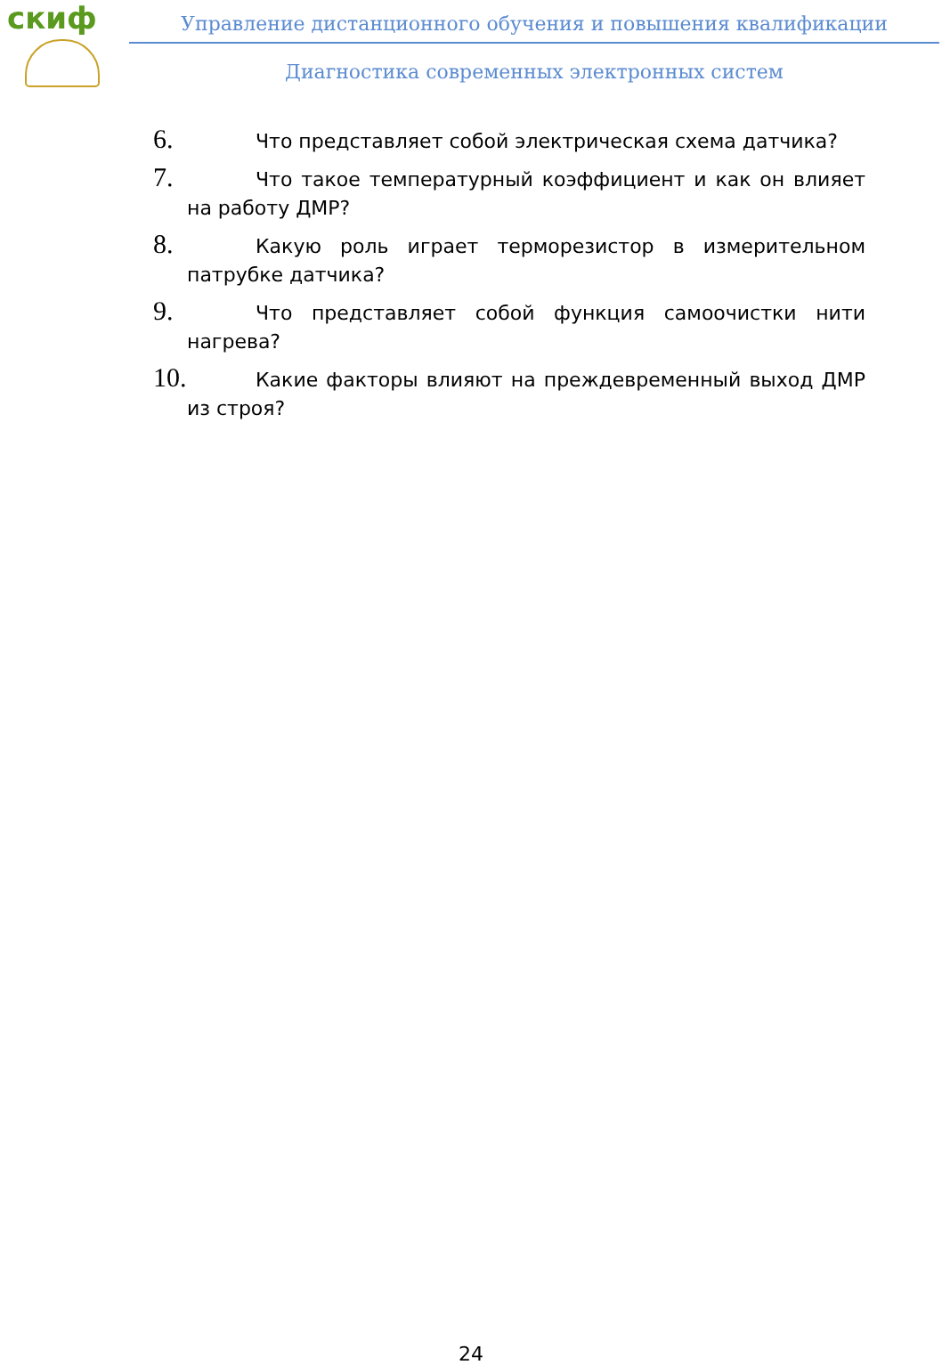скиф
Управление дистанционного обучения и повышения квалификации
Диагностика современных электронных систем
6. Что представляет собой электрическая схема датчика?
7. Что такое температурный коэффициент и как он влияет на работу ДМР?
8. Какую роль играет терморезистор в измерительном патрубке датчика?
9. Что представляет собой функция самоочистки нити нагрева?
10. Какие факторы влияют на преждевременный выход ДМР из строя?
24